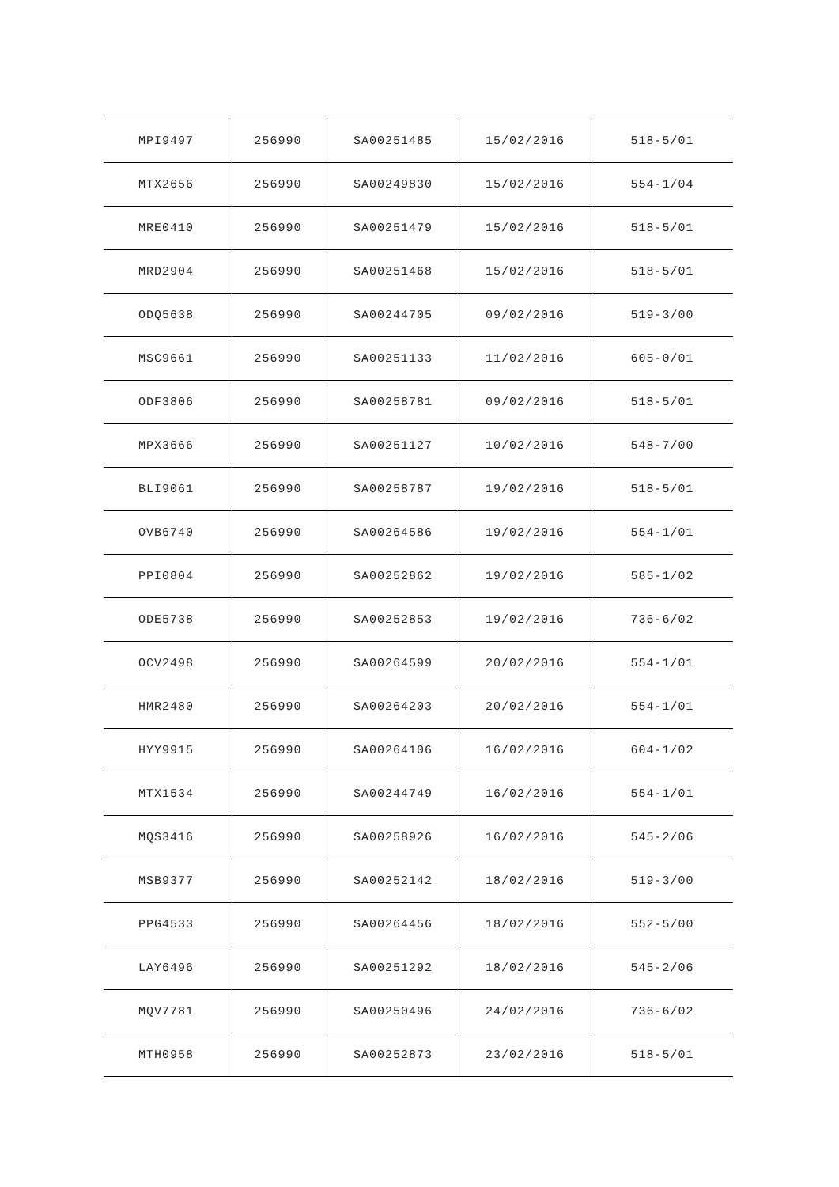| MPI9497 | 256990 | SA00251485 | 15/02/2016 | 518-5/01 |
| MTX2656 | 256990 | SA00249830 | 15/02/2016 | 554-1/04 |
| MRE0410 | 256990 | SA00251479 | 15/02/2016 | 518-5/01 |
| MRD2904 | 256990 | SA00251468 | 15/02/2016 | 518-5/01 |
| ODQ5638 | 256990 | SA00244705 | 09/02/2016 | 519-3/00 |
| MSC9661 | 256990 | SA00251133 | 11/02/2016 | 605-0/01 |
| ODF3806 | 256990 | SA00258781 | 09/02/2016 | 518-5/01 |
| MPX3666 | 256990 | SA00251127 | 10/02/2016 | 548-7/00 |
| BLI9061 | 256990 | SA00258787 | 19/02/2016 | 518-5/01 |
| OVB6740 | 256990 | SA00264586 | 19/02/2016 | 554-1/01 |
| PPI0804 | 256990 | SA00252862 | 19/02/2016 | 585-1/02 |
| ODE5738 | 256990 | SA00252853 | 19/02/2016 | 736-6/02 |
| OCV2498 | 256990 | SA00264599 | 20/02/2016 | 554-1/01 |
| HMR2480 | 256990 | SA00264203 | 20/02/2016 | 554-1/01 |
| HYY9915 | 256990 | SA00264106 | 16/02/2016 | 604-1/02 |
| MTX1534 | 256990 | SA00244749 | 16/02/2016 | 554-1/01 |
| MQS3416 | 256990 | SA00258926 | 16/02/2016 | 545-2/06 |
| MSB9377 | 256990 | SA00252142 | 18/02/2016 | 519-3/00 |
| PPG4533 | 256990 | SA00264456 | 18/02/2016 | 552-5/00 |
| LAY6496 | 256990 | SA00251292 | 18/02/2016 | 545-2/06 |
| MQV7781 | 256990 | SA00250496 | 24/02/2016 | 736-6/02 |
| MTH0958 | 256990 | SA00252873 | 23/02/2016 | 518-5/01 |